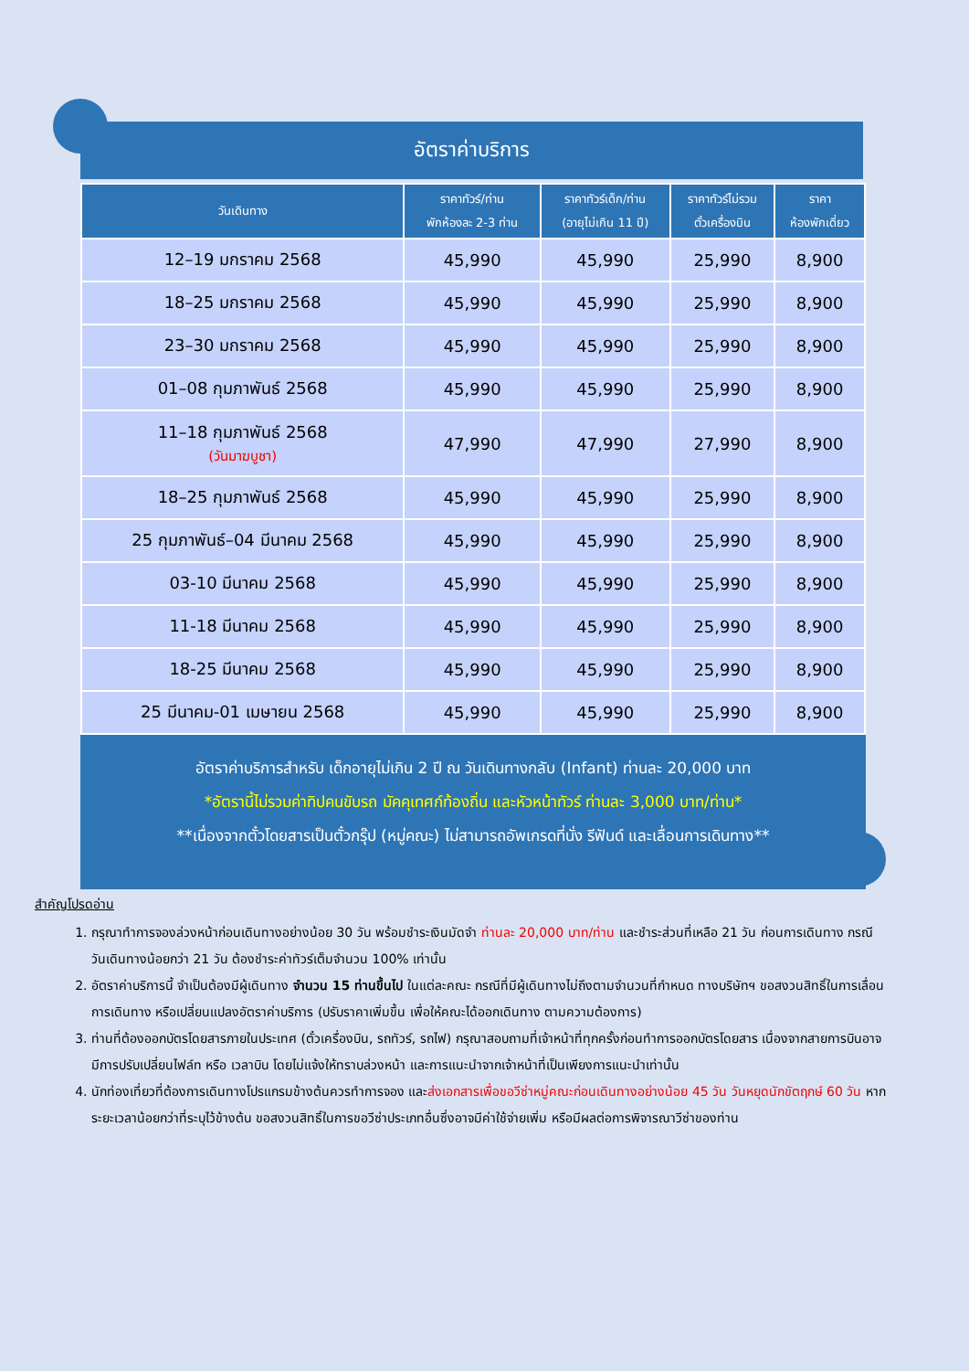อัตราค่าบริการ
| วันเดินทาง | ราคาทัวร์/ท่าน พักห้องละ 2-3 ท่าน | ราคาทัวร์เด็ก/ท่าน (อายุไม่เกิน 11 ปี) | ราคาทัวร์ไม่รวม ตั๋วเครื่องบิน | ราคา ห้องพักเดี่ยว |
| --- | --- | --- | --- | --- |
| 12–19 มกราคม 2568 | 45,990 | 45,990 | 25,990 | 8,900 |
| 18–25 มกราคม 2568 | 45,990 | 45,990 | 25,990 | 8,900 |
| 23–30 มกราคม 2568 | 45,990 | 45,990 | 25,990 | 8,900 |
| 01–08 กุมภาพันธ์ 2568 | 45,990 | 45,990 | 25,990 | 8,900 |
| 11–18 กุมภาพันธ์ 2568 (วันมาฆบูชา) | 47,990 | 47,990 | 27,990 | 8,900 |
| 18–25 กุมภาพันธ์ 2568 | 45,990 | 45,990 | 25,990 | 8,900 |
| 25 กุมภาพันธ์–04 มีนาคม 2568 | 45,990 | 45,990 | 25,990 | 8,900 |
| 03-10 มีนาคม 2568 | 45,990 | 45,990 | 25,990 | 8,900 |
| 11-18 มีนาคม 2568 | 45,990 | 45,990 | 25,990 | 8,900 |
| 18-25 มีนาคม 2568 | 45,990 | 45,990 | 25,990 | 8,900 |
| 25 มีนาคม-01 เมษายน 2568 | 45,990 | 45,990 | 25,990 | 8,900 |
อัตราค่าบริการสำหรับ เด็กอายุไม่เกิน 2 ปี ณ วันเดินทางกลับ (Infant) ท่านละ 20,000 บาท
*อัตรานี้ไม่รวมค่าทิปคนขับรถ มัคคุเทศก์ท้องถิ่น และหัวหน้าทัวร์ ท่านละ 3,000 บาท/ท่าน*
**เนื่องจากตั๋วโดยสารเป็นตั๋วกรุ๊ป (หมู่คณะ) ไม่สามารถอัพเกรดที่นั่ง รีฟันด์ และเลื่อนการเดินทาง**
สำคัญโปรดอ่าน
1. กรุณาทำการจองล่วงหน้าก่อนเดินทางอย่างน้อย 30 วัน พร้อมชำระเงินมัดจำ ท่านละ 20,000 บาท/ท่าน และชำระส่วนที่เหลือ 21 วัน ก่อนการเดินทาง กรณีวันเดินทางน้อยกว่า 21 วัน ต้องชำระค่าทัวร์เต็มจำนวน 100% เท่านั้น
2. อัตราค่าบริการนี้ จำเป็นต้องมีผู้เดินทาง จำนวน 15 ท่านขึ้นไป ในแต่ละคณะ กรณีที่มีผู้เดินทางไม่ถึงตามจำนวนที่กำหนด ทางบริษัทฯ ขอสงวนสิทธิ์ในการเลื่อนการเดินทาง หรือเปลี่ยนแปลงอัตราค่าบริการ (ปรับราคาเพิ่มขึ้น เพื่อให้คณะได้ออกเดินทาง ตามความต้องการ)
3. ท่านที่ต้องออกบัตรโดยสารภายในประเทศ (ตั๋วเครื่องบิน, รถทัวร์, รถไฟ) กรุณาสอบถามที่เจ้าหน้าที่ทุกครั้งก่อนทำการออกบัตรโดยสาร เนื่องจากสายการบินอาจมีการปรับเปลี่ยนไฟล์ท หรือ เวลาบิน โดยไม่แจ้งให้ทราบล่วงหน้า และการแนะนำจากเจ้าหน้าที่เป็นเพียงการแนะนำเท่านั้น
4. นักท่องเที่ยวที่ต้องการเดินทางโปรแกรมข้างต้นควรทำการจอง และส่งเอกสารเพื่อขอวีซ่าหมู่คณะก่อนเดินทางอย่างน้อย 45 วัน วันหยุดนักขัตฤกษ์ 60 วัน หากระยะเวลาน้อยกว่าที่ระบุไว้ข้างต้น ขอสงวนสิทธิ์ในการขอวีซ่าประเภทอื่นซึ่งอาจมีค่าใช้จ่ายเพิ่ม หรือมีผลต่อการพิจารณาวีซ่าของท่าน